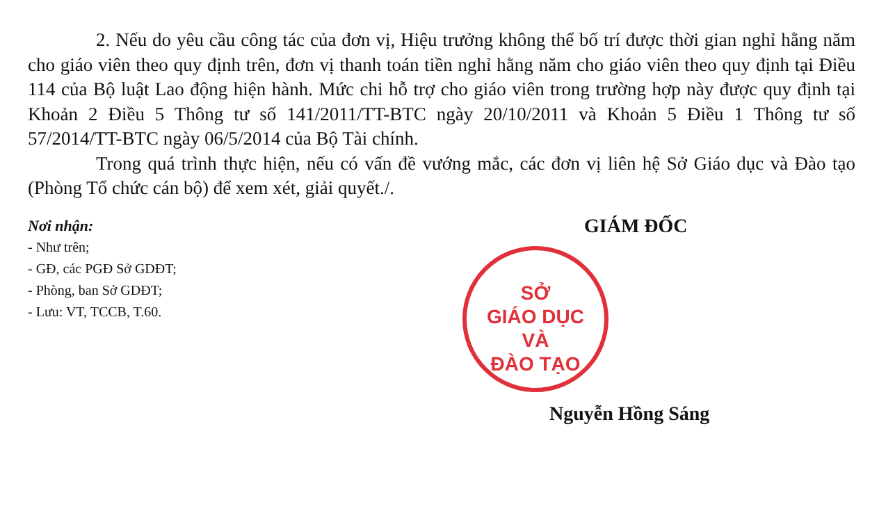2. Nếu do yêu cầu công tác của đơn vị, Hiệu trưởng không thể bố trí được thời gian nghỉ hằng năm cho giáo viên theo quy định trên, đơn vị thanh toán tiền nghỉ hằng năm cho giáo viên theo quy định tại Điều 114 của Bộ luật Lao động hiện hành. Mức chi hỗ trợ cho giáo viên trong trường hợp này được quy định tại Khoản 2 Điều 5 Thông tư số 141/2011/TT-BTC ngày 20/10/2011 và Khoản 5 Điều 1 Thông tư số 57/2014/TT-BTC ngày 06/5/2014 của Bộ Tài chính.
Trong quá trình thực hiện, nếu có vấn đề vướng mắc, các đơn vị liên hệ Sở Giáo dục và Đào tạo (Phòng Tổ chức cán bộ) để xem xét, giải quyết./.
Nơi nhận:
- Như trên;
- GĐ, các PGĐ Sở GDĐT;
- Phòng, ban Sở GDĐT;
- Lưu: VT, TCCB, T.60.
GIÁM ĐỐC
SỞ
GIÁO DỤC
VÀ
ĐÀO TẠO
Nguyễn Hồng Sáng